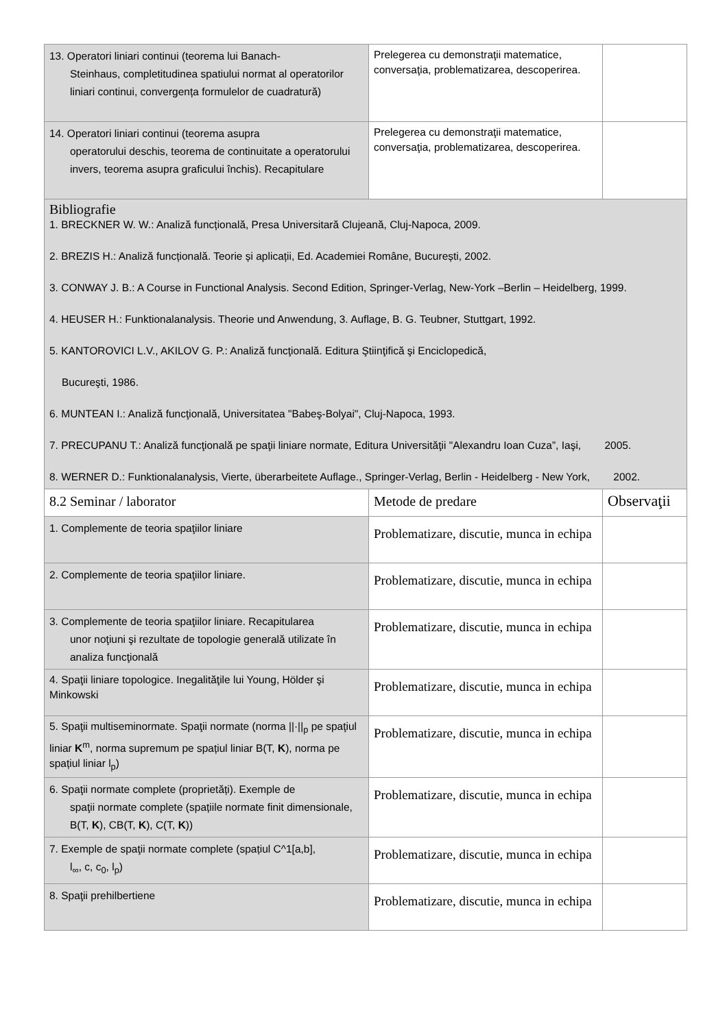| 13. Operatori liniari continui (teorema lui Banach- Steinhaus, completitudinea spatiului normat al operatorilor liniari continui, convergența formulelor de cuadratură) | Prelegerea cu demonstraţii matematice, conversaţia, problematizarea, descoperirea. | |
| 14. Operatori liniari continui (teorema asupra operatorului deschis, teorema de continuitate a operatorului invers, teorema asupra graficului închis). Recapitulare | Prelegerea cu demonstraţii matematice, conversaţia, problematizarea, descoperirea. | |
| Bibliografie 1. BRECKNER W. W.: Analiză funcțională, Presa Universitară Clujeană, Cluj-Napoca, 2009. 2. BREZIS H.: Analiză funcțională. Teorie și aplicații, Ed. Academiei Române, București, 2002. 3. CONWAY J. B.: A Course in Functional Analysis. Second Edition, Springer-Verlag, New-York –Berlin – Heidelberg, 1999. 4. HEUSER H.: Funktionalanalysis. Theorie und Anwendung, 3. Auflage, B. G. Teubner, Stuttgart, 1992. 5. KANTOROVICI L.V., AKILOV G. P.: Analiză funcţională. Editura Ştiinţifică şi Enciclopedică, Bucureşti, 1986. 6. MUNTEAN I.: Analiză funcţională, Universitatea "Babeş-Bolyai", Cluj-Napoca, 1993. 7. PRECUPANU T.: Analiză funcţională pe spaţii liniare normate, Editura Universităţii "Alexandru Ioan Cuza”, Iaşi, 2005. 8. WERNER D.: Funktionalanalysis, Vierte, überarbeitete Auflage., Springer-Verlag, Berlin - Heidelberg - New York, 2002. | | |
| 8.2 Seminar / laborator | Metode de predare | Observaţii |
| 1. Complemente de teoria spaţiilor liniare | Problematizare, discutie, munca in echipa | |
| 2. Complemente de teoria spaţiilor liniare. | Problematizare, discutie, munca in echipa | |
| 3. Complemente de teoria spaţiilor liniare. Recapitularea unor noţiuni şi rezultate de topologie generală utilizate în analiza funcţională | Problematizare, discutie, munca in echipa | |
| 4. Spaţii liniare topologice. Inegalităţile lui Young, Hölder şi Minkowski | Problematizare, discutie, munca in echipa | |
| 5. Spaţii multiseminormate. Spaţii normate (norma //·//<sub>p</sub> pe spaţiul liniar K<sup>m</sup>, norma supremum pe spațiul liniar B(T, K ), norma pe spațiul liniar l<sub>p</sub>) | Problematizare, discutie, munca in echipa | |
| 6. Spaţii normate complete (proprietăți). Exemple de spaţii normate complete (spațiile normate finit dimensionale, B(T, K ), CB(T, K ), C(T, K )) | Problematizare, discutie, munca in echipa | |
| 7. Exemple de spaţii normate complete (spațiul C^1[a,b], l<sub>∞</sub>, c, c<sub>0</sub>, l<sub>p</sub>) | Problematizare, discutie, munca in echipa | |
| 8. Spaţii prehilbertiene | Problematizare, discutie, munca in echipa | |